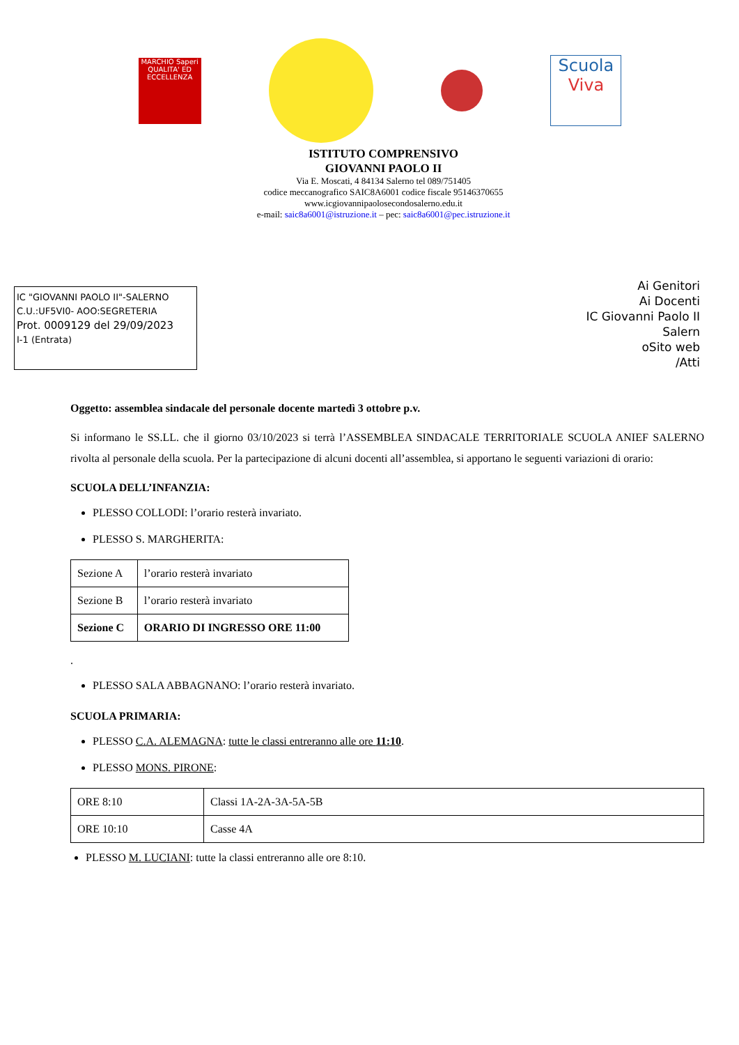MARCHIO Saperi QUALITA' ED ECCELLENZA
Scuola
Viva
ISTITUTO COMPRENSIVO
GIOVANNI PAOLO II
Via E. Moscati, 4 84134 Salerno tel 089/751405
codice meccanografico SAIC8A6001 codice fiscale 95146370655
www.icgiovannipaolosecondosalerno.edu.it
e-mail: saic8a6001@istruzione.it – pec: saic8a6001@pec.istruzione.it
IC "GIOVANNI PAOLO II"-SALERNO
C.U.:UF5VI0- AOO:SEGRETERIA
Prot. 0009129 del 29/09/2023
I-1 (Entrata)
Ai Genitori
Ai Docenti
IC Giovanni Paolo II
Salern
oSito web
/Atti
Oggetto: assemblea sindacale del personale docente martedì 3 ottobre p.v.
Si informano le SS.LL. che il giorno 03/10/2023 si terrà l’ASSEMBLEA SINDACALE TERRITORIALE SCUOLA ANIEF SALERNO rivolta al personale della scuola. Per la partecipazione di alcuni docenti all’assemblea, si apportano le seguenti variazioni di orario:
SCUOLA DELL’INFANZIA:
PLESSO COLLODI: l’orario resterà invariato.
PLESSO S. MARGHERITA:
| Sezione A | l’orario resterà invariato |
| Sezione B | l’orario resterà invariato |
| Sezione C | ORARIO DI INGRESSO ORE 11:00 |
.
PLESSO SALA ABBAGNANO: l’orario resterà invariato.
SCUOLA PRIMARIA:
PLESSO C.A. ALEMAGNA: tutte le classi entreranno alle ore 11:10.
PLESSO MONS. PIRONE:
| ORE 8:10 | Classi 1A-2A-3A-5A-5B |
| ORE 10:10 | Casse 4A |
PLESSO M. LUCIANI: tutte la classi entreranno alle ore 8:10.